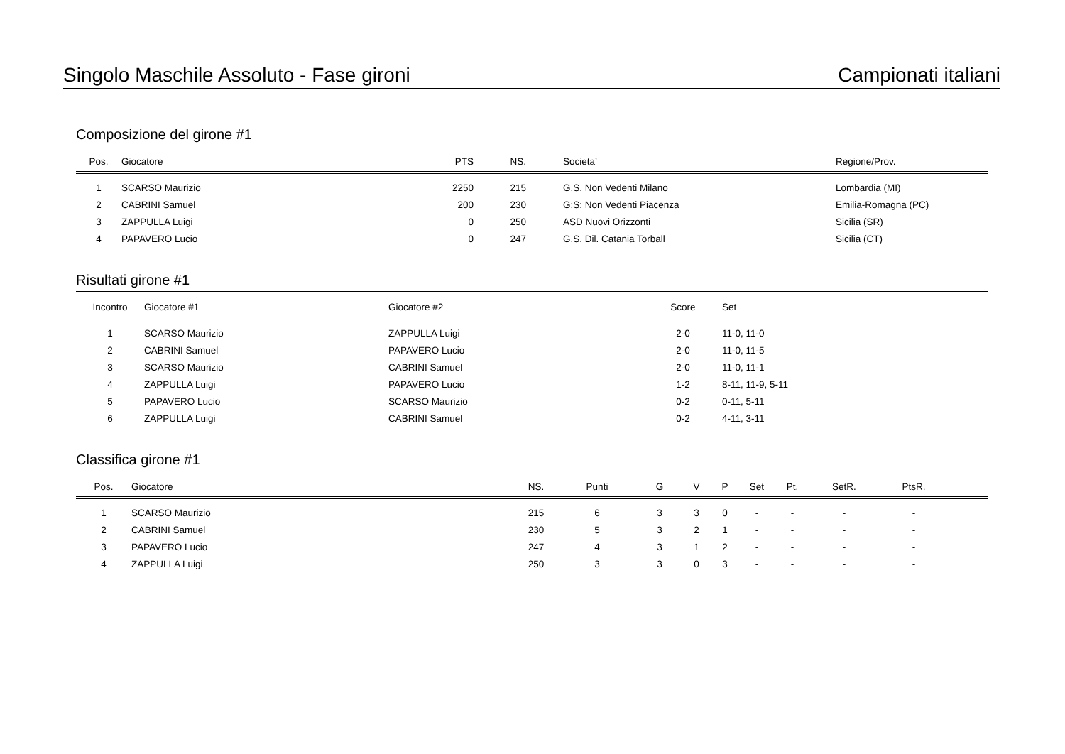Singolo Maschile Assoluto - Fase gironi Campionati italiani
Composizione del girone #1
| Pos. | Giocatore | PTS | NS. | | Societa’ | Regione/Prov. |
| --- | --- | --- | --- | --- | --- | --- |
| 1 | SCARSO Maurizio | 2250 | 215 | | G.S. Non Vedenti Milano | Lombardia (MI) |
| 2 | CABRINI Samuel | 200 | 230 | | G:S: Non Vedenti Piacenza | Emilia-Romagna (PC) |
| 3 | ZAPPULLA Luigi | 0 | 250 | | ASD Nuovi Orizzonti | Sicilia (SR) |
| 4 | PAPAVERO Lucio | 0 | 247 | | G.S. Dil. Catania Torball | Sicilia (CT) |
Risultati girone #1
| Incontro | Giocatore #1 | Giocatore #2 | Score | Set |
| --- | --- | --- | --- | --- |
| 1 | SCARSO Maurizio | ZAPPULLA Luigi | 2-0 | 11-0, 11-0 |
| 2 | CABRINI Samuel | PAPAVERO Lucio | 2-0 | 11-0, 11-5 |
| 3 | SCARSO Maurizio | CABRINI Samuel | 2-0 | 11-0, 11-1 |
| 4 | ZAPPULLA Luigi | PAPAVERO Lucio | 1-2 | 8-11, 11-9, 5-11 |
| 5 | PAPAVERO Lucio | SCARSO Maurizio | 0-2 | 0-11, 5-11 |
| 6 | ZAPPULLA Luigi | CABRINI Samuel | 0-2 | 4-11, 3-11 |
Classifica girone #1
| Pos. | Giocatore | NS. | Punti | G | V | P | Set | Pt. | SetR. | PtsR. | |
| --- | --- | --- | --- | --- | --- | --- | --- | --- | --- | --- | --- |
| 1 | SCARSO Maurizio | 215 | 6 | 3 | 3 | 0 | - | - | - | - | |
| 2 | CABRINI Samuel | 230 | 5 | 3 | 2 | 1 | - | - | - | - | |
| 3 | PAPAVERO Lucio | 247 | 4 | 3 | 1 | 2 | - | - | - | - | |
| 4 | ZAPPULLA Luigi | 250 | 3 | 3 | 0 | 3 | - | - | - | - | |